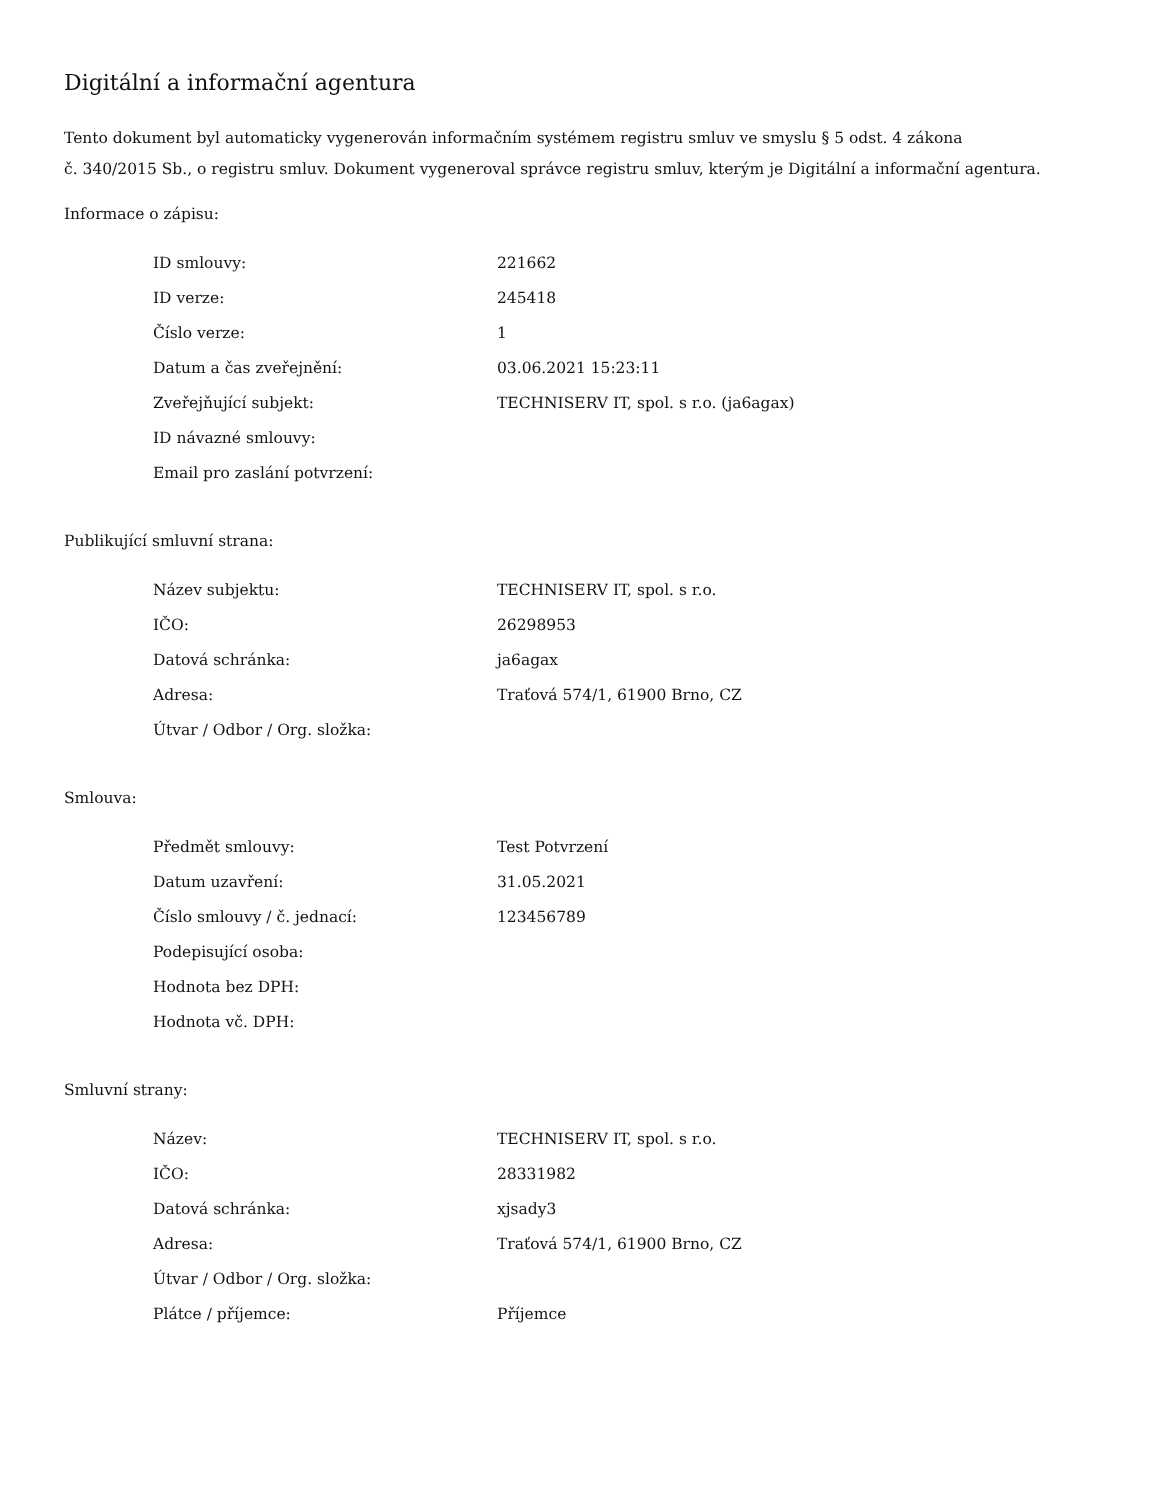Digitální a informační agentura
Tento dokument byl automaticky vygenerován informačním systémem registru smluv ve smyslu § 5 odst. 4 zákona
č. 340/2015 Sb., o registru smluv. Dokument vygeneroval správce registru smluv, kterým je Digitální a informační agentura.
Informace o zápisu:
| ID smlouvy: | 221662 |
| ID verze: | 245418 |
| Číslo verze: | 1 |
| Datum a čas zveřejnění: | 03.06.2021 15:23:11 |
| Zveřejňující subjekt: | TECHNISERV IT, spol. s r.o. (ja6agax) |
| ID návazné smlouvy: | |
| Email pro zaslání potvrzení: | |
Publikující smluvní strana:
| Název subjektu: | TECHNISERV IT, spol. s r.o. |
| IČO: | 26298953 |
| Datová schránka: | ja6agax |
| Adresa: | Traťová 574/1, 61900 Brno, CZ |
| Útvar / Odbor / Org. složka: | |
Smlouva:
| Předmět smlouvy: | Test Potvrzení |
| Datum uzavření: | 31.05.2021 |
| Číslo smlouvy / č. jednací: | 123456789 |
| Podepisující osoba: | |
| Hodnota bez DPH: | |
| Hodnota vč. DPH: | |
Smluvní strany:
| Název: | TECHNISERV IT, spol. s r.o. |
| IČO: | 28331982 |
| Datová schránka: | xjsady3 |
| Adresa: | Traťová 574/1, 61900 Brno, CZ |
| Útvar / Odbor / Org. složka: | |
| Plátce / příjemce: | Příjemce |